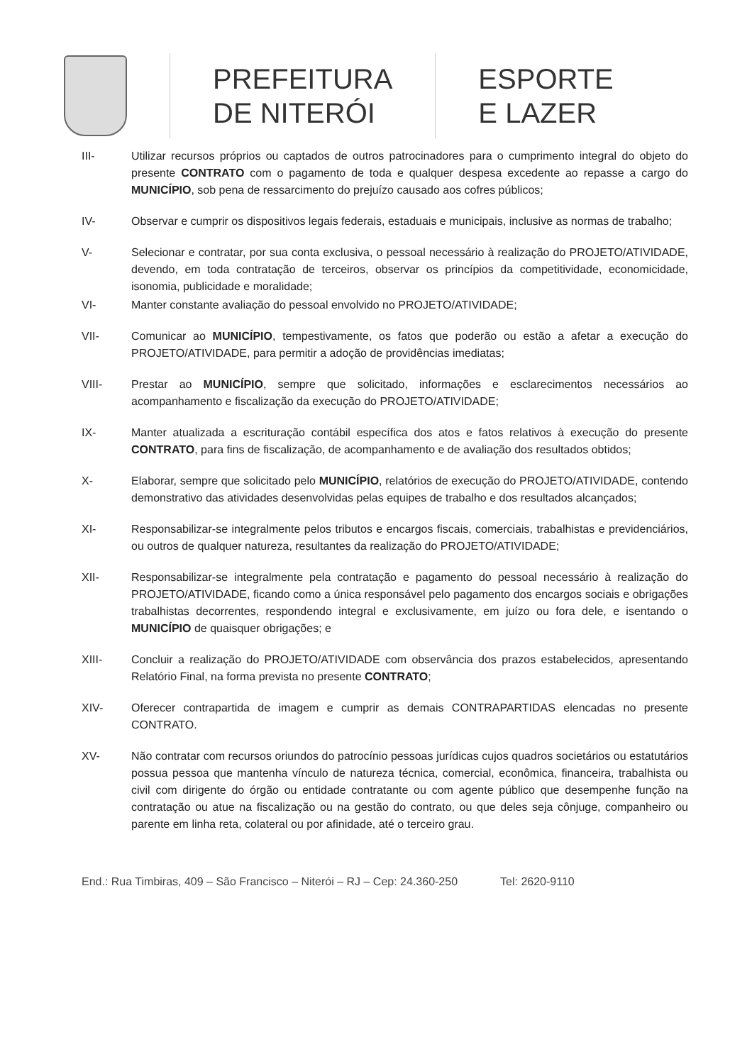PREFEITURA
DE NITERÓI
ESPORTE
E LAZER
III- Utilizar recursos próprios ou captados de outros patrocinadores para o cumprimento integral do objeto do presente CONTRATO com o pagamento de toda e qualquer despesa excedente ao repasse a cargo do MUNICÍPIO, sob pena de ressarcimento do prejuízo causado aos cofres públicos;
IV- Observar e cumprir os dispositivos legais federais, estaduais e municipais, inclusive as normas de trabalho;
V- Selecionar e contratar, por sua conta exclusiva, o pessoal necessário à realização do PROJETO/ATIVIDADE, devendo, em toda contratação de terceiros, observar os princípios da competitividade, economicidade, isonomia, publicidade e moralidade;
VI- Manter constante avaliação do pessoal envolvido no PROJETO/ATIVIDADE;
VII- Comunicar ao MUNICÍPIO, tempestivamente, os fatos que poderão ou estão a afetar a execução do PROJETO/ATIVIDADE, para permitir a adoção de providências imediatas;
VIII- Prestar ao MUNICÍPIO, sempre que solicitado, informações e esclarecimentos necessários ao acompanhamento e fiscalização da execução do PROJETO/ATIVIDADE;
IX- Manter atualizada a escrituração contábil específica dos atos e fatos relativos à execução do presente CONTRATO, para fins de fiscalização, de acompanhamento e de avaliação dos resultados obtidos;
X- Elaborar, sempre que solicitado pelo MUNICÍPIO, relatórios de execução do PROJETO/ATIVIDADE, contendo demonstrativo das atividades desenvolvidas pelas equipes de trabalho e dos resultados alcançados;
XI- Responsabilizar-se integralmente pelos tributos e encargos fiscais, comerciais, trabalhistas e previdenciários, ou outros de qualquer natureza, resultantes da realização do PROJETO/ATIVIDADE;
XII- Responsabilizar-se integralmente pela contratação e pagamento do pessoal necessário à realização do PROJETO/ATIVIDADE, ficando como a única responsável pelo pagamento dos encargos sociais e obrigações trabalhistas decorrentes, respondendo integral e exclusivamente, em juízo ou fora dele, e isentando o MUNICÍPIO de quaisquer obrigações; e
XIII- Concluir a realização do PROJETO/ATIVIDADE com observância dos prazos estabelecidos, apresentando Relatório Final, na forma prevista no presente CONTRATO;
XIV- Oferecer contrapartida de imagem e cumprir as demais CONTRAPARTIDAS elencadas no presente CONTRATO.
XV- Não contratar com recursos oriundos do patrocínio pessoas jurídicas cujos quadros societários ou estatutários possua pessoa que mantenha vínculo de natureza técnica, comercial, econômica, financeira, trabalhista ou civil com dirigente do órgão ou entidade contratante ou com agente público que desempenhe função na contratação ou atue na fiscalização ou na gestão do contrato, ou que deles seja cônjuge, companheiro ou parente em linha reta, colateral ou por afinidade, até o terceiro grau.
End.: Rua Timbiras, 409 – São Francisco – Niterói – RJ – Cep: 24.360-250 Tel: 2620-9110